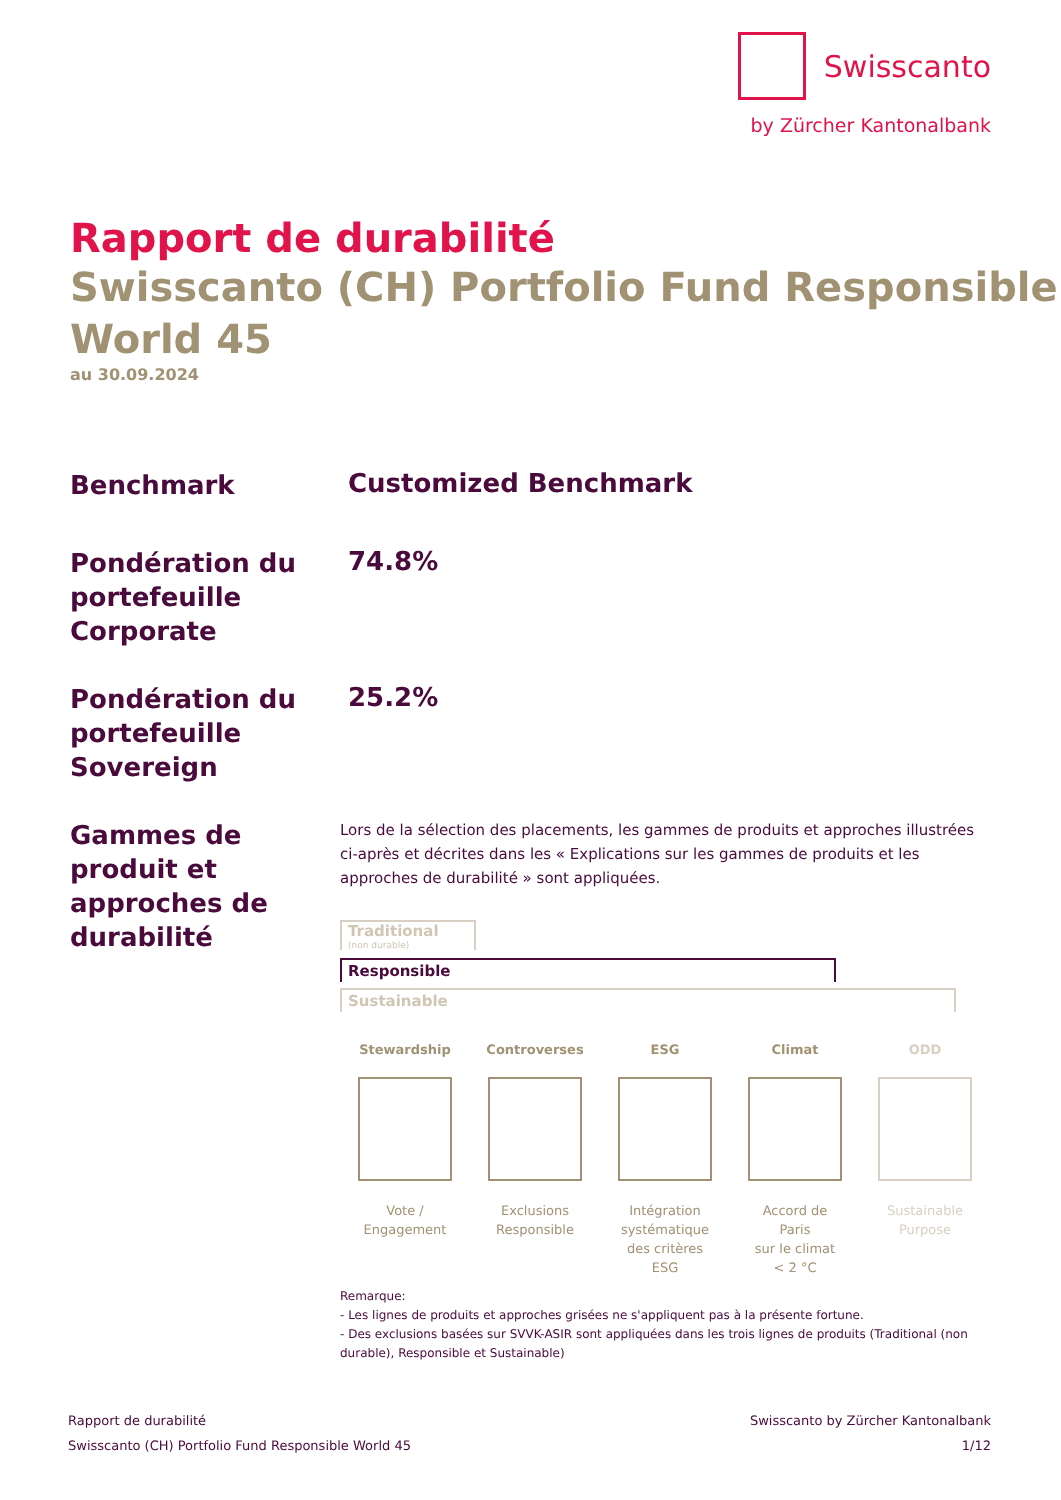Swisscanto
by Zürcher Kantonalbank
Rapport de durabilité
Swisscanto (CH) Portfolio Fund Responsible
World 45
au 30.09.2024
Benchmark
Customized Benchmark
Pondération du portefeuille Corporate
74.8%
Pondération du portefeuille Sovereign
25.2%
Gammes de produit et approches de durabilité
Lors de la sélection des placements, les gammes de produits et approches illustrées ci-après et décrites dans les « Explications sur les gammes de produits et les approches de durabilité » sont appliquées.
Traditional
(non durable)
Responsible
Sustainable
Stewardship
Vote /
Engagement
Controverses
Exclusions
Responsible
ESG
Intégration
systématique
des critères
ESG
Climat
Accord de
Paris
sur le climat
< 2 °C
ODD
Sustainable
Purpose
Remarque:
- Les lignes de produits et approches grisées ne s'appliquent pas à la présente fortune.
- Des exclusions basées sur SVVK-ASIR sont appliquées dans les trois lignes de produits (Traditional (non durable), Responsible et Sustainable)
Rapport de durabilité
Swisscanto (CH) Portfolio Fund Responsible World 45
Swisscanto by Zürcher Kantonalbank
1/12